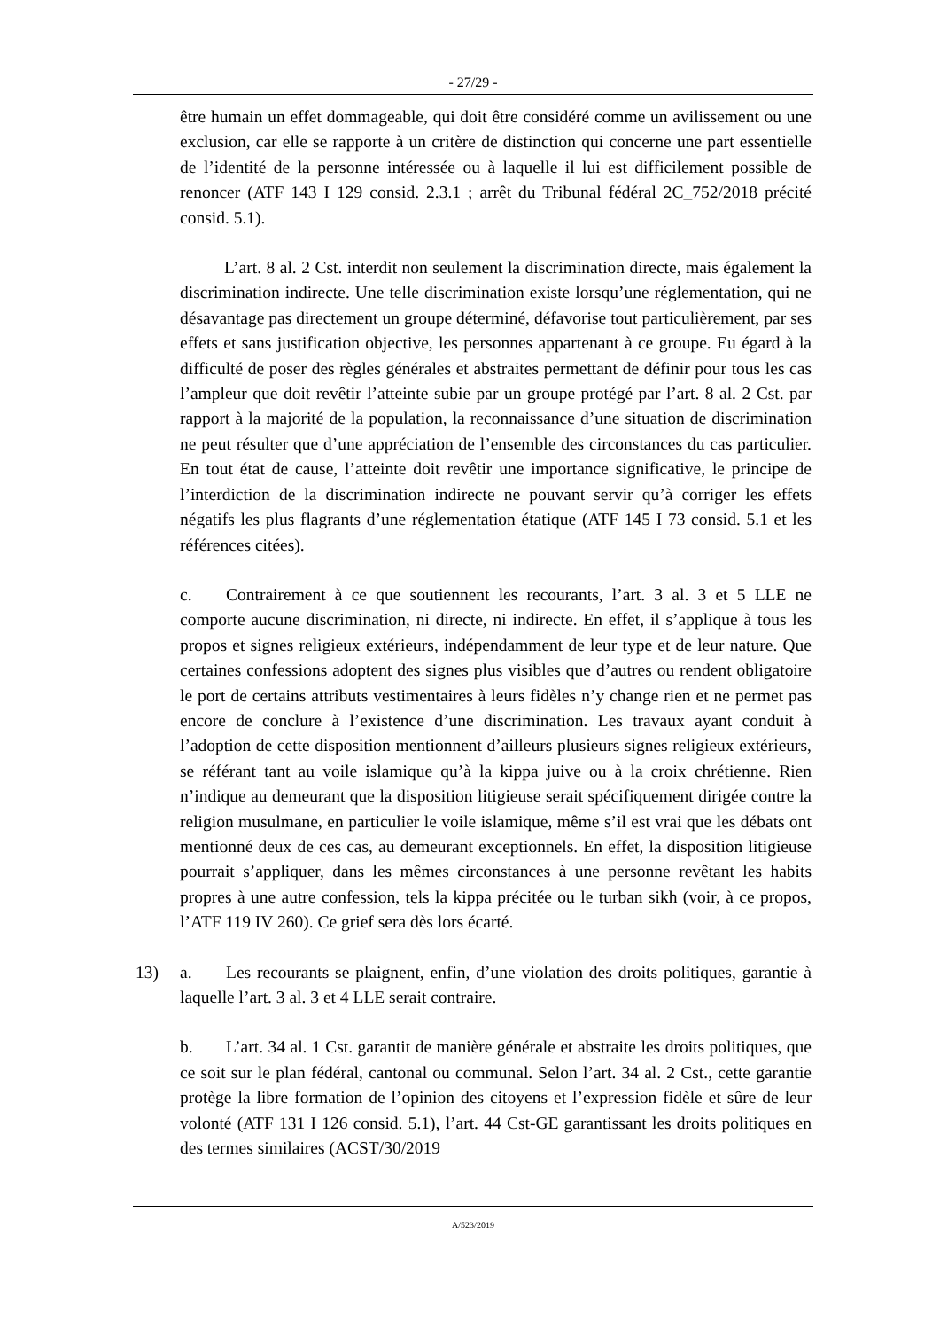- 27/29 -
être humain un effet dommageable, qui doit être considéré comme un avilissement ou une exclusion, car elle se rapporte à un critère de distinction qui concerne une part essentielle de l’identité de la personne intéressée ou à laquelle il lui est difficilement possible de renoncer (ATF 143 I 129 consid. 2.3.1 ; arrêt du Tribunal fédéral 2C_752/2018 précité consid. 5.1).
L’art. 8 al. 2 Cst. interdit non seulement la discrimination directe, mais également la discrimination indirecte. Une telle discrimination existe lorsqu’une réglementation, qui ne désavantage pas directement un groupe déterminé, défavorise tout particulièrement, par ses effets et sans justification objective, les personnes appartenant à ce groupe. Eu égard à la difficulté de poser des règles générales et abstraites permettant de définir pour tous les cas l’ampleur que doit revêtir l’atteinte subie par un groupe protégé par l’art. 8 al. 2 Cst. par rapport à la majorité de la population, la reconnaissance d’une situation de discrimination ne peut résulter que d’une appréciation de l’ensemble des circonstances du cas particulier. En tout état de cause, l’atteinte doit revêtir une importance significative, le principe de l’interdiction de la discrimination indirecte ne pouvant servir qu’à corriger les effets négatifs les plus flagrants d’une réglementation étatique (ATF 145 I 73 consid. 5.1 et les références citées).
c. Contrairement à ce que soutiennent les recourants, l’art. 3 al. 3 et 5 LLE ne comporte aucune discrimination, ni directe, ni indirecte. En effet, il s’applique à tous les propos et signes religieux extérieurs, indépendamment de leur type et de leur nature. Que certaines confessions adoptent des signes plus visibles que d’autres ou rendent obligatoire le port de certains attributs vestimentaires à leurs fidèles n’y change rien et ne permet pas encore de conclure à l’existence d’une discrimination. Les travaux ayant conduit à l’adoption de cette disposition mentionnent d’ailleurs plusieurs signes religieux extérieurs, se référant tant au voile islamique qu’à la kippa juive ou à la croix chrétienne. Rien n’indique au demeurant que la disposition litigieuse serait spécifiquement dirigée contre la religion musulmane, en particulier le voile islamique, même s’il est vrai que les débats ont mentionné deux de ces cas, au demeurant exceptionnels. En effet, la disposition litigieuse pourrait s’appliquer, dans les mêmes circonstances à une personne revêtant les habits propres à une autre confession, tels la kippa précitée ou le turban sikh (voir, à ce propos, l’ATF 119 IV 260). Ce grief sera dès lors écarté.
13) a. Les recourants se plaignent, enfin, d’une violation des droits politiques, garantie à laquelle l’art. 3 al. 3 et 4 LLE serait contraire.
b. L’art. 34 al. 1 Cst. garantit de manière générale et abstraite les droits politiques, que ce soit sur le plan fédéral, cantonal ou communal. Selon l’art. 34 al. 2 Cst., cette garantie protège la libre formation de l’opinion des citoyens et l’expression fidèle et sûre de leur volonté (ATF 131 I 126 consid. 5.1), l’art. 44 Cst-GE garantissant les droits politiques en des termes similaires (ACST/30/2019
A/523/2019